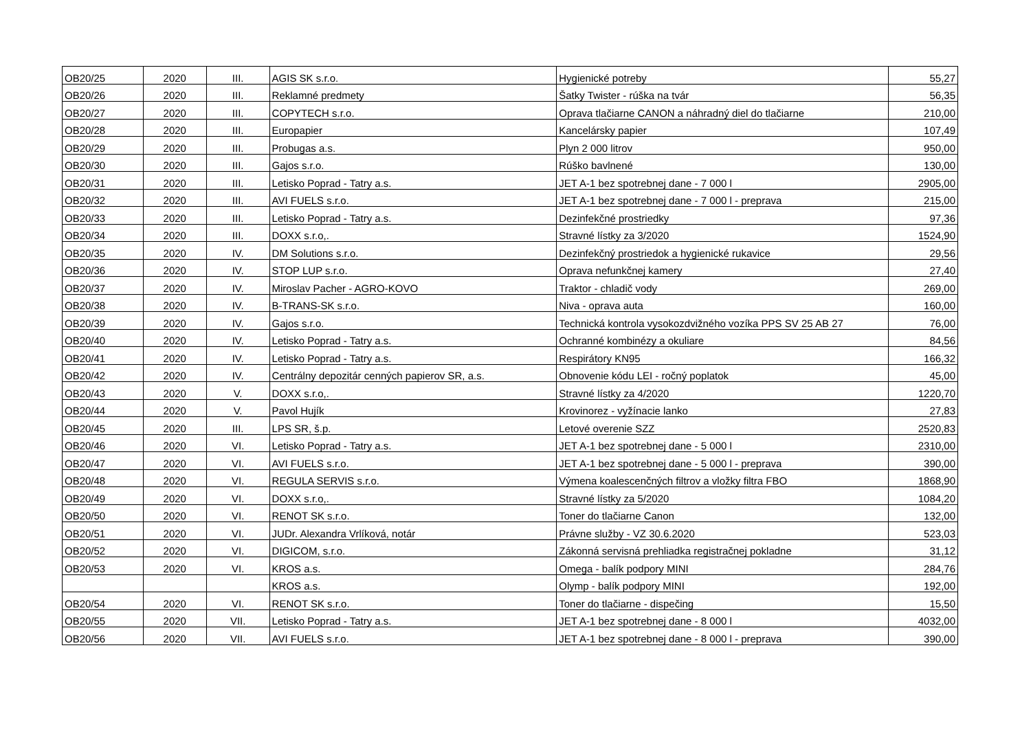| OB20/25 | 2020 | III. | AGIS SK s.r.o. | Hygienické potreby | 55,27 |
| OB20/26 | 2020 | III. | Reklamné predmety | Šatky Twister - rúška na tvár | 56,35 |
| OB20/27 | 2020 | III. | COPYTECH s.r.o. | Oprava tlačiarne CANON a náhradný diel do tlačiarne | 210,00 |
| OB20/28 | 2020 | III. | Europapier | Kancelársky papier | 107,49 |
| OB20/29 | 2020 | III. | Probugas a.s. | Plyn 2 000 litrov | 950,00 |
| OB20/30 | 2020 | III. | Gajos s.r.o. | Rúško bavlnené | 130,00 |
| OB20/31 | 2020 | III. | Letisko Poprad - Tatry a.s. | JET A-1 bez spotrebnej dane - 7 000 l | 2905,00 |
| OB20/32 | 2020 | III. | AVI FUELS s.r.o. | JET A-1 bez spotrebnej dane - 7 000 l - preprava | 215,00 |
| OB20/33 | 2020 | III. | Letisko Poprad - Tatry a.s. | Dezinfekčné prostriedky | 97,36 |
| OB20/34 | 2020 | III. | DOXX s.r.o,. | Stravné lístky za 3/2020 | 1524,90 |
| OB20/35 | 2020 | IV. | DM Solutions s.r.o. | Dezinfekčný prostriedok a hygienické rukavice | 29,56 |
| OB20/36 | 2020 | IV. | STOP LUP s.r.o. | Oprava nefunkčnej kamery | 27,40 |
| OB20/37 | 2020 | IV. | Miroslav Pacher - AGRO-KOVO | Traktor - chladič vody | 269,00 |
| OB20/38 | 2020 | IV. | B-TRANS-SK s.r.o. | Niva - oprava auta | 160,00 |
| OB20/39 | 2020 | IV. | Gajos s.r.o. | Technická kontrola vysokozdvižného vozíka PPS SV 25 AB 27 | 76,00 |
| OB20/40 | 2020 | IV. | Letisko Poprad - Tatry a.s. | Ochranné kombinézy a okuliare | 84,56 |
| OB20/41 | 2020 | IV. | Letisko Poprad - Tatry a.s. | Respirátory KN95 | 166,32 |
| OB20/42 | 2020 | IV. | Centrálny depozitár cenných papierov SR, a.s. | Obnovenie kódu LEI - ročný poplatok | 45,00 |
| OB20/43 | 2020 | V. | DOXX s.r.o,. | Stravné lístky za 4/2020 | 1220,70 |
| OB20/44 | 2020 | V. | Pavol Hujík | Krovinorez - vyžínacie lanko | 27,83 |
| OB20/45 | 2020 | III. | LPS SR, š.p. | Letové overenie SZZ | 2520,83 |
| OB20/46 | 2020 | VI. | Letisko Poprad - Tatry a.s. | JET A-1 bez spotrebnej dane - 5 000 l | 2310,00 |
| OB20/47 | 2020 | VI. | AVI FUELS s.r.o. | JET A-1 bez spotrebnej dane - 5 000 l - preprava | 390,00 |
| OB20/48 | 2020 | VI. | REGULA SERVIS s.r.o. | Výmena koalescenčných filtrov a vložky filtra FBO | 1868,90 |
| OB20/49 | 2020 | VI. | DOXX s.r.o,. | Stravné lístky za 5/2020 | 1084,20 |
| OB20/50 | 2020 | VI. | RENOT SK s.r.o. | Toner do tlačiarne Canon | 132,00 |
| OB20/51 | 2020 | VI. | JUDr. Alexandra Vrlíková, notár | Právne služby - VZ 30.6.2020 | 523,03 |
| OB20/52 | 2020 | VI. | DIGICOM, s.r.o. | Zákonná servisná prehliadka registračnej pokladne | 31,12 |
| OB20/53 | 2020 | VI. | KROS a.s. | Omega - balík podpory MINI | 284,76 |
| | | | KROS a.s. | Olymp - balík podpory MINI | 192,00 |
| OB20/54 | 2020 | VI. | RENOT SK s.r.o. | Toner do tlačiarne - dispečing | 15,50 |
| OB20/55 | 2020 | VII. | Letisko Poprad - Tatry a.s. | JET A-1 bez spotrebnej dane - 8 000 l | 4032,00 |
| OB20/56 | 2020 | VII. | AVI FUELS s.r.o. | JET A-1 bez spotrebnej dane - 8 000 l - preprava | 390,00 |